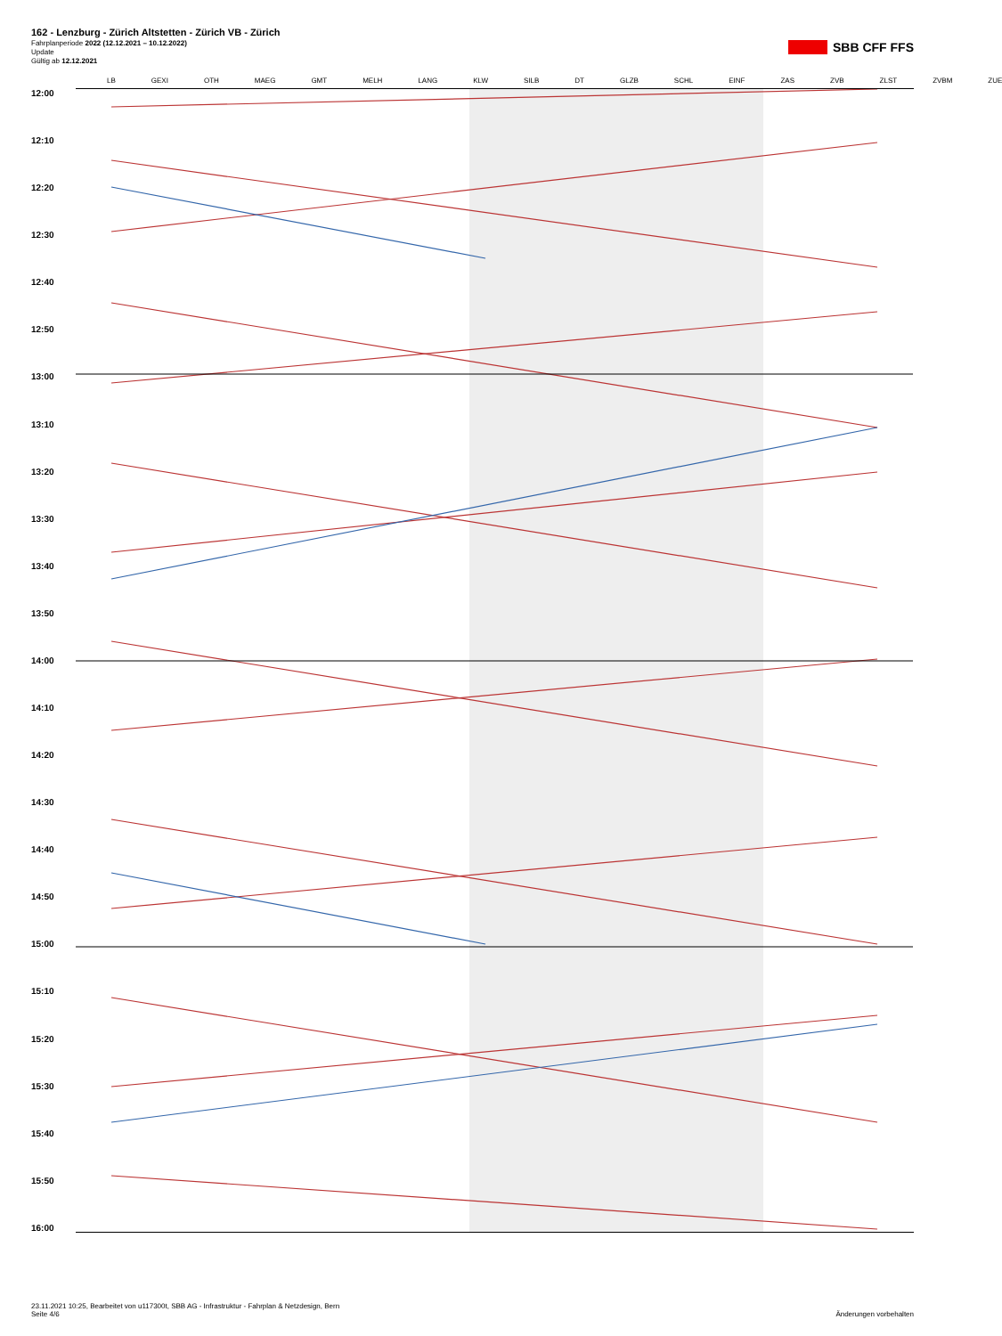162 - Lenzburg - Zürich Altstetten - Zürich VB - Zürich
Fahrplanperiode 2022 (12.12.2021 – 10.12.2022)
Update
Gültig ab 12.12.2021
SBB CFF FFS
LB GEXI OTH MAEG GMT MELH LANG KLW SILB DT GLZB SCHL EINF ZAS ZVB ZLST ZVBM ZUE
12:00
12:10
12:20
12:30
12:40
12:50
13:00
13:10
13:20
13:30
13:40
13:50
14:00
14:10
14:20
14:30
14:40
14:50
15:00
15:10
15:20
15:30
15:40
15:50
16:00
23.11.2021 10:25, Bearbeitet von u117300t, SBB AG - Infrastruktur - Fahrplan & Netzdesign, Bern
Seite 4/6
Änderungen vorbehalten